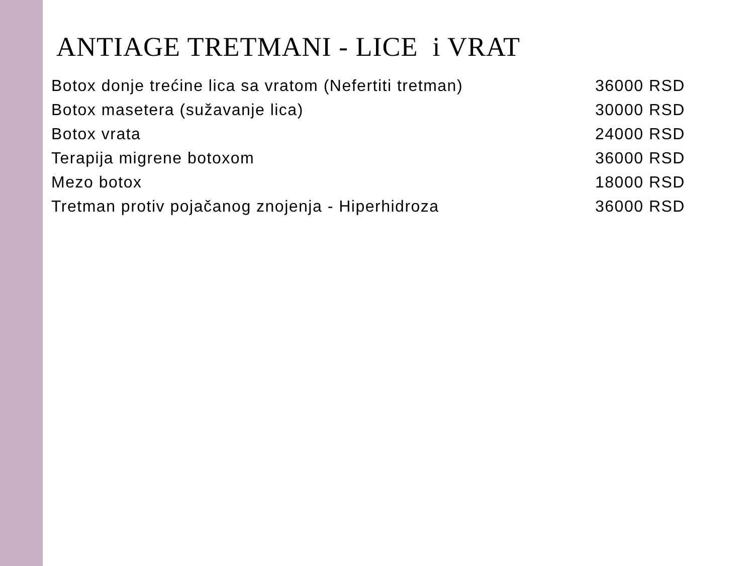ANTIAGE TRETMANI - LICE i VRAT
• Botox donje trećine lica sa vratom (Nefertiti tretman) 36000 RSD
• Botox masetera (sužavanje lica) 30000 RSD
• Botox vrata 24000 RSD
• Terapija migrene botoxom 36000 RSD
• Mezo botox 18000 RSD
• Tretman protiv pojačanog znojenja - Hiperhidroza 36000 RSD